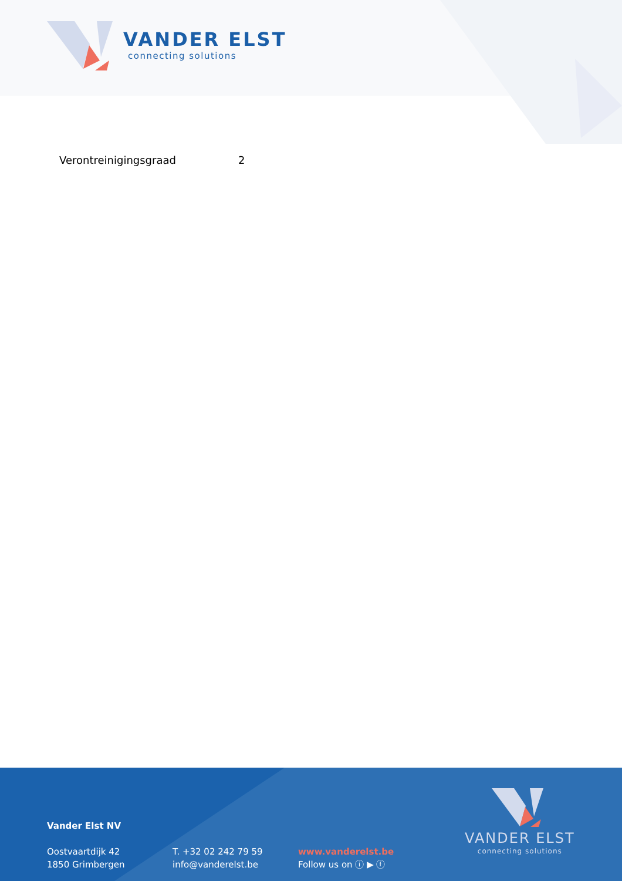VANDER ELST
connecting solutions
Verontreinigingsgraad 2
Vander Elst NV
Oostvaartdijk 42
1850 Grimbergen
T. +32 02 242 79 59
info@vanderelst.be
www.vanderelst.be
Follow us on ⓘ ▶ ⓕ
VANDER ELST
connecting solutions